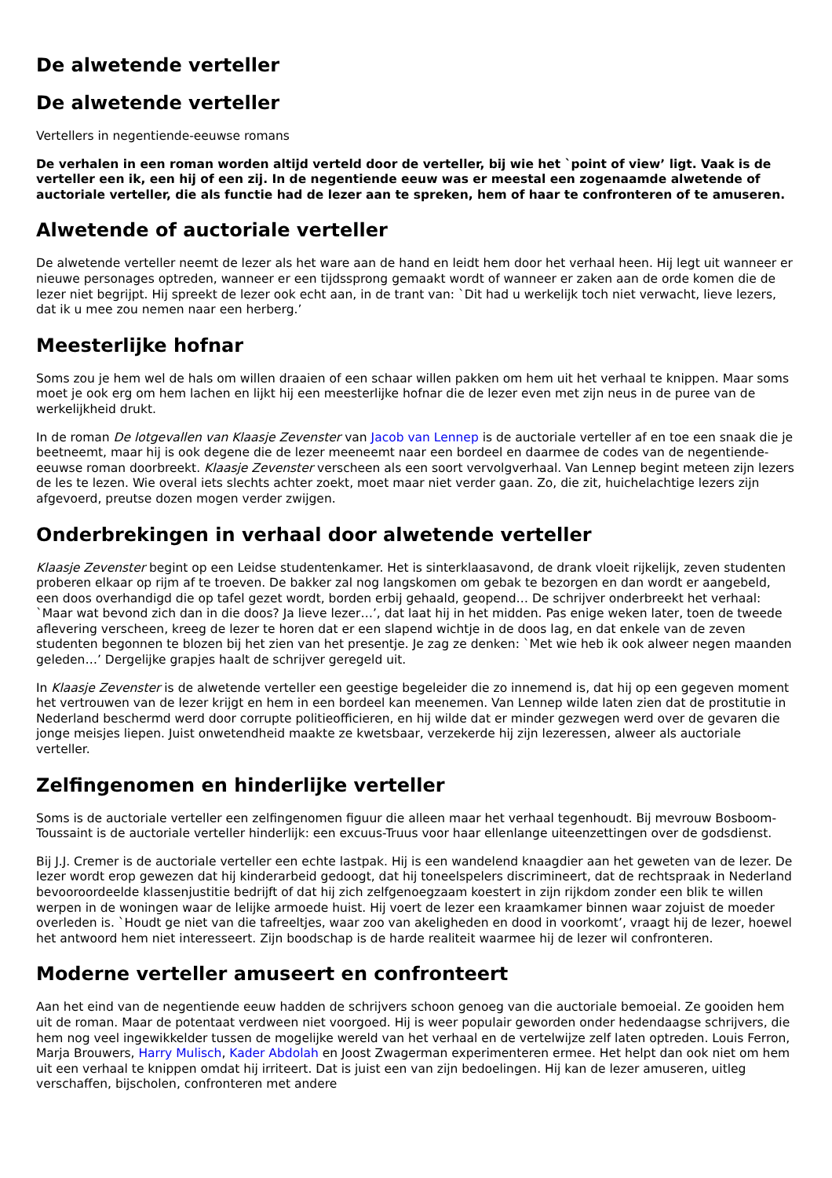De alwetende verteller
De alwetende verteller
Vertellers in negentiende-eeuwse romans
De verhalen in een roman worden altijd verteld door de verteller, bij wie het `point of view’ ligt. Vaak is de verteller een ik, een hij of een zij. In de negentiende eeuw was er meestal een zogenaamde alwetende of auctoriale verteller, die als functie had de lezer aan te spreken, hem of haar te confronteren of te amuseren.
Alwetende of auctoriale verteller
De alwetende verteller neemt de lezer als het ware aan de hand en leidt hem door het verhaal heen. Hij legt uit wanneer er nieuwe personages optreden, wanneer er een tijdssprong gemaakt wordt of wanneer er zaken aan de orde komen die de lezer niet begrijpt. Hij spreekt de lezer ook echt aan, in de trant van: `Dit had u werkelijk toch niet verwacht, lieve lezers, dat ik u mee zou nemen naar een herberg.’
Meesterlijke hofnar
Soms zou je hem wel de hals om willen draaien of een schaar willen pakken om hem uit het verhaal te knippen. Maar soms moet je ook erg om hem lachen en lijkt hij een meesterlijke hofnar die de lezer even met zijn neus in de puree van de werkelijkheid drukt.
In de roman De lotgevallen van Klaasje Zevenster van Jacob van Lennep is de auctoriale verteller af en toe een snaak die je beetneemt, maar hij is ook degene die de lezer meeneemt naar een bordeel en daarmee de codes van de negentiende-eeuwse roman doorbreekt. Klaasje Zevenster verscheen als een soort vervolgverhaal. Van Lennep begint meteen zijn lezers de les te lezen. Wie overal iets slechts achter zoekt, moet maar niet verder gaan. Zo, die zit, huichelachtige lezers zijn afgevoerd, preutse dozen mogen verder zwijgen.
Onderbrekingen in verhaal door alwetende verteller
Klaasje Zevenster begint op een Leidse studentenkamer. Het is sinterklaasavond, de drank vloeit rijkelijk, zeven studenten proberen elkaar op rijm af te troeven. De bakker zal nog langskomen om gebak te bezorgen en dan wordt er aangebeld, een doos overhandigd die op tafel gezet wordt, borden erbij gehaald, geopend… De schrijver onderbreekt het verhaal: `Maar wat bevond zich dan in die doos? Ja lieve lezer…’, dat laat hij in het midden. Pas enige weken later, toen de tweede aflevering verscheen, kreeg de lezer te horen dat er een slapend wichtje in de doos lag, en dat enkele van de zeven studenten begonnen te blozen bij het zien van het presentje. Je zag ze denken: `Met wie heb ik ook alweer negen maanden geleden…’ Dergelijke grapjes haalt de schrijver geregeld uit.
In Klaasje Zevenster is de alwetende verteller een geestige begeleider die zo innemend is, dat hij op een gegeven moment het vertrouwen van de lezer krijgt en hem in een bordeel kan meenemen. Van Lennep wilde laten zien dat de prostitutie in Nederland beschermd werd door corrupte politieofficieren, en hij wilde dat er minder gezwegen werd over de gevaren die jonge meisjes liepen. Juist onwetendheid maakte ze kwetsbaar, verzekerde hij zijn lezeressen, alweer als auctoriale verteller.
Zelfingenomen en hinderlijke verteller
Soms is de auctoriale verteller een zelfingenomen figuur die alleen maar het verhaal tegenhoudt. Bij mevrouw Bosboom-Toussaint is de auctoriale verteller hinderlijk: een excuus-Truus voor haar ellenlange uiteenzettingen over de godsdienst.
Bij J.J. Cremer is de auctoriale verteller een echte lastpak. Hij is een wandelend knaagdier aan het geweten van de lezer. De lezer wordt erop gewezen dat hij kinderarbeid gedoogt, dat hij toneelspelers discrimineert, dat de rechtspraak in Nederland bevooroordeelde klassenjustitie bedrijft of dat hij zich zelfgenoegzaam koestert in zijn rijkdom zonder een blik te willen werpen in de woningen waar de lelijke armoede huist. Hij voert de lezer een kraamkamer binnen waar zojuist de moeder overleden is. `Houdt ge niet van die tafreeltjes, waar zoo van akeligheden en dood in voorkomt’, vraagt hij de lezer, hoewel het antwoord hem niet interesseert. Zijn boodschap is de harde realiteit waarmee hij de lezer wil confronteren.
Moderne verteller amuseert en confronteert
Aan het eind van de negentiende eeuw hadden de schrijvers schoon genoeg van die auctoriale bemoeial. Ze gooiden hem uit de roman. Maar de potentaat verdween niet voorgoed. Hij is weer populair geworden onder hedendaagse schrijvers, die hem nog veel ingewikkelder tussen de mogelijke wereld van het verhaal en de vertelwijze zelf laten optreden. Louis Ferron, Marja Brouwers, Harry Mulisch, Kader Abdolah en Joost Zwagerman experimenteren ermee. Het helpt dan ook niet om hem uit een verhaal te knippen omdat hij irriteert. Dat is juist een van zijn bedoelingen. Hij kan de lezer amuseren, uitleg verschaffen, bijscholen, confronteren met andere